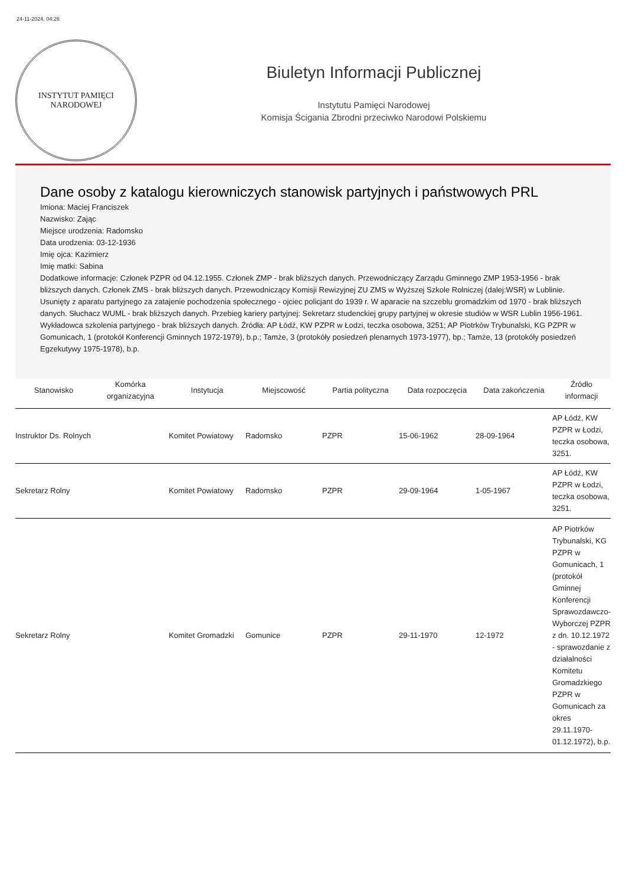24-11-2024, 04:26
INSTYTUT PAMIĘCI
NARODOWEJ
Biuletyn Informacji Publicznej
Instytutu Pamięci Narodowej
Komisja Ścigania Zbrodni przeciwko Narodowi Polskiemu
Dane osoby z katalogu kierowniczych stanowisk partyjnych i państwowych PRL
Imiona: Maciej Franciszek
Nazwisko: Zając
Miejsce urodzenia: Radomsko
Data urodzenia: 03-12-1936
Imię ojca: Kazimierz
Imię matki: Sabina
Dodatkowe informacje: Członek PZPR od 04.12.1955. Członek ZMP - brak bliższych danych. Przewodniczący Zarządu Gminnego ZMP 1953-1956 - brak bliższych danych. Członek ZMS - brak bliższych danych. Przewodniczący Komisji Rewizyjnej ZU ZMS w Wyższej Szkole Rolniczej (dalej:WSR) w Lublinie. Usunięty z aparatu partyjnego za zatajenie pochodzenia społecznego - ojciec policjant do 1939 r. W aparacie na szczeblu gromadzkim od 1970 - brak bliższych danych. Słuchacz WUML - brak bliższych danych. Przebieg kariery partyjnej: Sekretarz studenckiej grupy partyjnej w okresie studiów w WSR Lublin 1956-1961. Wykładowca szkolenia partyjnego - brak bliższych danych. Źródła: AP Łódź, KW PZPR w Łodzi, teczka osobowa, 3251; AP Piotrków Trybunalski, KG PZPR w Gomunicach, 1 (protokół Konferencji Gminnych 1972-1979), b.p.; Tamże, 3 (protokóły posiedzeń plenarnych 1973-1977), bp.; Tamże, 13 (protokóły posiedzeń Egzekutywy 1975-1978), b.p.
| Stanowisko | Komórka organizacyjna | Instytucja | Miejscowość | Partia polityczna | Data rozpoczęcia | Data zakończenia | Źródło informacji |
| --- | --- | --- | --- | --- | --- | --- | --- |
| Instruktor Ds. Rolnych | | Komitet Powiatowy | Radomsko | PZPR | 15-06-1962 | 28-09-1964 | AP Łódź, KW PZPR w Łodzi, teczka osobowa, 3251. |
| Sekretarz Rolny | | Komitet Powiatowy | Radomsko | PZPR | 29-09-1964 | 1-05-1967 | AP Łódź, KW PZPR w Łodzi, teczka osobowa, 3251. |
| Sekretarz Rolny | | Komitet Gromadzki | Gomunice | PZPR | 29-11-1970 | 12-1972 | AP Piotrków Trybunalski, KG PZPR w Gomunicach, 1 (protokół Gminnej Konferencji Sprawozdawczo-Wyborczej PZPR z dn. 10.12.1972 - sprawozdanie z działalności Komitetu Gromadzkiego PZPR w Gomunicach za okres 29.11.1970-01.12.1972), b.p. |